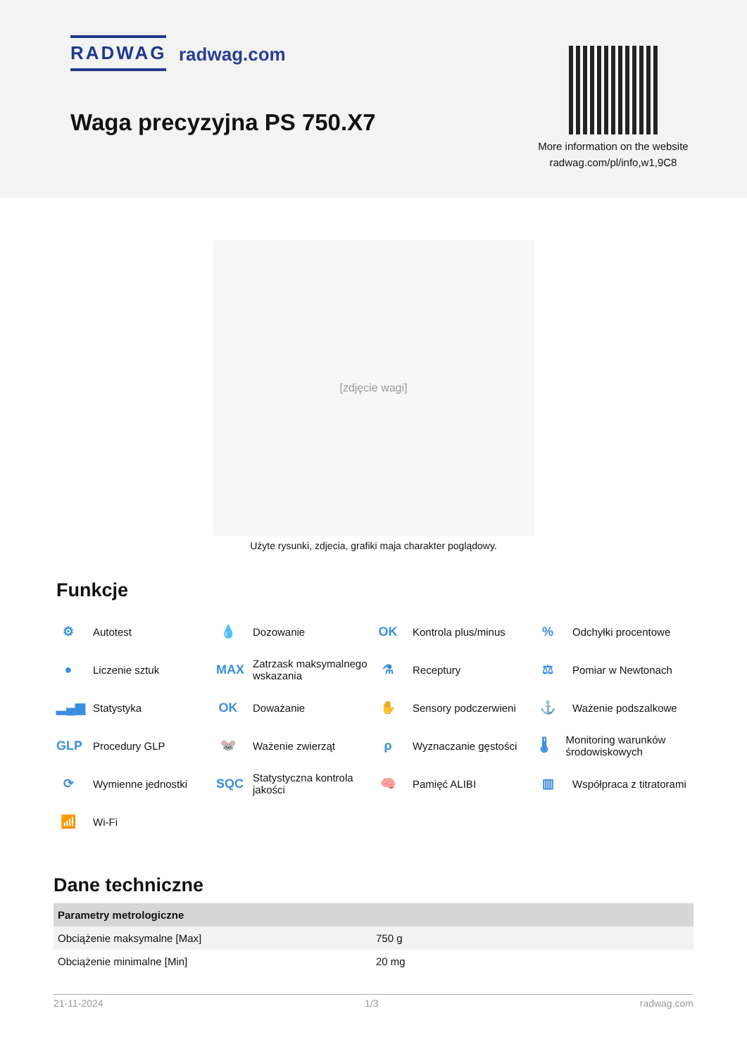RADWAG radwag.com
Waga precyzyjna PS 750.X7
More information on the website radwag.com/pl/info,w1,9C8
[zdjęcie wagi]
Użyte rysunki, zdjecia, grafiki maja charakter poglądowy.
Funkcje
⚙ Autotest
💧 Dozowanie
OK Kontrola plus/minus
% Odchyłki procentowe
● Liczenie sztuk
MAX Zatrzask maksymalnego wskazania
⚗ Receptury
⚖ Pomiar w Newtonach
▂▄▆ Statystyka
OK Doważanie
✋ Sensory podczerwieni
⚓ Ważenie podszalkowe
GLP Procedury GLP
🐭 Ważenie zwierząt
ρ Wyznaczanie gęstości
🌡 Monitoring warunków środowiskowych
⟳ Wymienne jednostki
SQC Statystyczna kontrola jakości
🧠 Pamięć ALIBI
▥ Współpraca z titratorami
📶 Wi-Fi
Dane techniczne
| Parametry metrologiczne | |
| --- | --- |
| Obciążenie maksymalne [Max] | 750 g |
| Obciążenie minimalne [Min] | 20 mg |
21-11-2024 1/3 radwag.com